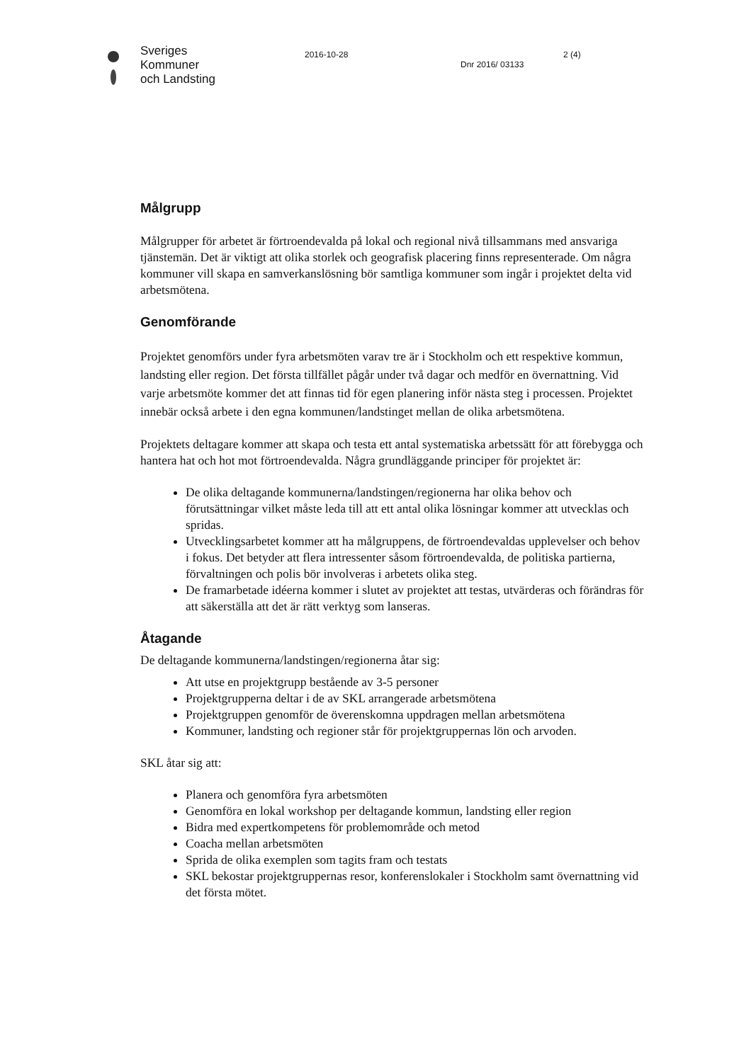Sveriges
Kommuner
och Landsting
2016-10-28
Dnr 2016/ 03133
2 (4)
Målgrupp
Målgrupper för arbetet är förtroendevalda på lokal och regional nivå tillsammans med ansvariga tjänstemän. Det är viktigt att olika storlek och geografisk placering finns representerade. Om några kommuner vill skapa en samverkanslösning bör samtliga kommuner som ingår i projektet delta vid arbetsmötena.
Genomförande
Projektet genomförs under fyra arbetsmöten varav tre är i Stockholm och ett respektive kommun, landsting eller region. Det första tillfället pågår under två dagar och medför en övernattning. Vid varje arbetsmöte kommer det att finnas tid för egen planering inför nästa steg i processen. Projektet innebär också arbete i den egna kommunen/landstinget mellan de olika arbetsmötena.
Projektets deltagare kommer att skapa och testa ett antal systematiska arbetssätt för att förebygga och hantera hat och hot mot förtroendevalda. Några grundläggande principer för projektet är:
De olika deltagande kommunerna/landstingen/regionerna har olika behov och förutsättningar vilket måste leda till att ett antal olika lösningar kommer att utvecklas och spridas.
Utvecklingsarbetet kommer att ha målgruppens, de förtroendevaldas upplevelser och behov i fokus. Det betyder att flera intressenter såsom förtroendevalda, de politiska partierna, förvaltningen och polis bör involveras i arbetets olika steg.
De framarbetade idéerna kommer i slutet av projektet att testas, utvärderas och förändras för att säkerställa att det är rätt verktyg som lanseras.
Åtagande
De deltagande kommunerna/landstingen/regionerna åtar sig:
Att utse en projektgrupp bestående av 3-5 personer
Projektgrupperna deltar i de av SKL arrangerade arbetsmötena
Projektgruppen genomför de överenskomna uppdragen mellan arbetsmötena
Kommuner, landsting och regioner står för projektgruppernas lön och arvoden.
SKL åtar sig att:
Planera och genomföra fyra arbetsmöten
Genomföra en lokal workshop per deltagande kommun, landsting eller region
Bidra med expertkompetens för problemområde och metod
Coacha mellan arbetsmöten
Sprida de olika exemplen som tagits fram och testats
SKL bekostar projektgruppernas resor, konferenslokaler i Stockholm samt övernattning vid det första mötet.